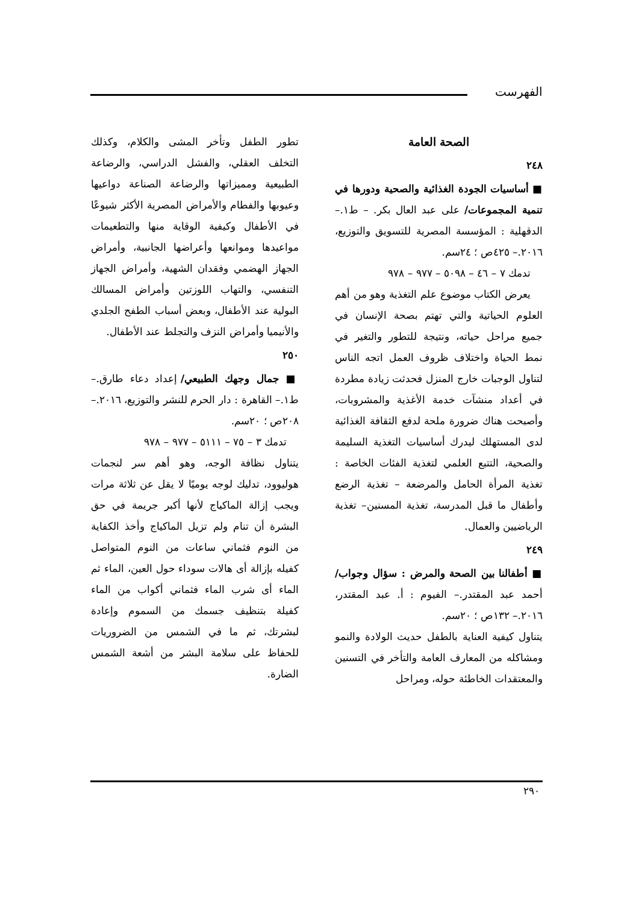الفهرست
الصحة العامة
٢٤٨
■ أساسيات الجودة الغذائية والصحية ودورها في تنمية المجموعات/ على عبد العال بكر. – ط١.– الدقهلية : المؤسسة المصرية للتسويق والتوزيع، ٢٠١٦.– ٤٢٥ص ؛ ٢٤سم.
تدمك ٧ – ٤٦ – ٥٠٩٨ – ٩٧٧ – ٩٧٨
يعرض الكتاب موضوع علم التغذية وهو من أهم العلوم الحياتية والتي تهتم بصحة الإنسان في جميع مراحل حياته، ونتيجة للتطور والتغير في نمط الحياة واختلاف ظروف العمل اتجه الناس لتناول الوجبات خارج المنزل فحدثت زيادة مطردة في أعداد منشآت خدمة الأغذية والمشروبات، وأصبحت هناك ضرورة ملحة لدفع الثقافة الغذائية لدى المستهلك ليدرك أساسيات التغذية السليمة والصحية، التتبع العلمي لتغذية الفئات الخاصة : تغذية المرأة الحامل والمرضعة – تغذية الرضع وأطفال ما قبل المدرسة، تغذية المسنين– تغذية الرياضيين والعمال.
٢٤٩
■ أطفالنا بين الصحة والمرض : سؤال وجواب/ أحمد عبد المقتدر.– الفيوم : أ. عبد المقتدر، ٢٠١٦.– ١٣٢ص ؛ ٢٠سم.
يتناول كيفية العناية بالطفل حديث الولادة والنمو ومشاكله من المعارف العامة والتأخر في التسنين والمعتقدات الخاطئة حوله، ومراحل
تطور الطفل وتأخر المشى والكلام، وكذلك التخلف العقلي، والفشل الدراسي، والرضاعة الطبيعية ومميزاتها والرضاعة الصناعة دواعيها وعيوبها والفطام والأمراض المصرية الأكثر شيوعًا في الأطفال وكيفية الوقاية منها والتطعيمات مواعيدها وموانعها وأعراضها الجانبية، وأمراض الجهاز الهضمي وفقدان الشهية، وأمراض الجهاز التنفسي، والتهاب اللوزتين وأمراض المسالك البولية عند الأطفال، وبعض أسباب الطفح الجلدي والأنيميا وأمراض النزف والتجلط عند الأطفال.
٢٥٠
■ جمال وجهك الطبيعي/ إعداد دعاء طارق.– ط١.– القاهرة : دار الحرم للنشر والتوزيع، ٢٠١٦.– ٢٠٨ص ؛ ٢٠سم.
تدمك ٣ – ٧٥ – ٥١١١ – ٩٧٧ – ٩٧٨
يتناول نظافة الوجه، وهو أهم سر لنجمات هوليوود، تدليك لوجه يوميًا لا يقل عن ثلاثة مرات ويجب إزالة الماكياج لأنها أكبر جريمة في حق البشرة أن تنام ولم تزيل الماكياج وأخذ الكفاية من النوم فثماني ساعات من النوم المتواصل كفيله بإزالة أى هالات سوداء حول العين، الماء ثم الماء أى شرب الماء فثماني أكواب من الماء كفيلة بتنظيف جسمك من السموم وإعادة لبشرتك، ثم ما في الشمس من الضروريات للحفاظ على سلامة البشر من أشعة الشمس الضارة.
٢٩٠